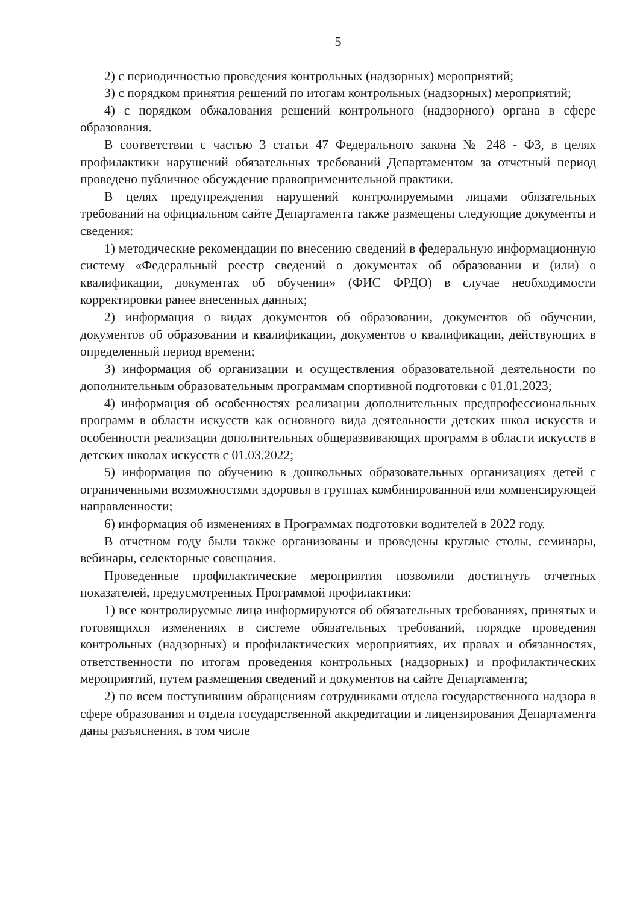5
2) с периодичностью проведения контрольных (надзорных) мероприятий;
3) с порядком принятия решений по итогам контрольных (надзорных) мероприятий;
4) с порядком обжалования решений контрольного (надзорного) органа в сфере образования.
В соответствии с частью 3 статьи 47 Федерального закона № 248 - ФЗ, в целях профилактики нарушений обязательных требований Департаментом за отчетный период проведено публичное обсуждение правоприменительной практики.
В целях предупреждения нарушений контролируемыми лицами обязательных требований на официальном сайте Департамента также размещены следующие документы и сведения:
1) методические рекомендации по внесению сведений в федеральную информационную систему «Федеральный реестр сведений о документах об образовании и (или) о квалификации, документах об обучении» (ФИС ФРДО) в случае необходимости корректировки ранее внесенных данных;
2) информация о видах документов об образовании, документов об обучении, документов об образовании и квалификации, документов о квалификации, действующих в определенный период времени;
3) информация об организации и осуществления образовательной деятельности по дополнительным образовательным программам спортивной подготовки с 01.01.2023;
4) информация об особенностях реализации дополнительных предпрофессиональных программ в области искусств как основного вида деятельности детских школ искусств и особенности реализации дополнительных общеразвивающих программ в области искусств в детских школах искусств с 01.03.2022;
5) информация по обучению в дошкольных образовательных организациях детей с ограниченными возможностями здоровья в группах комбинированной или компенсирующей направленности;
6) информация об изменениях в Программах подготовки водителей в 2022 году.
В отчетном году были также организованы и проведены круглые столы, семинары, вебинары, селекторные совещания.
Проведенные профилактические мероприятия позволили достигнуть отчетных показателей, предусмотренных Программой профилактики:
1) все контролируемые лица информируются об обязательных требованиях, принятых и готовящихся изменениях в системе обязательных требований, порядке проведения контрольных (надзорных) и профилактических мероприятиях, их правах и обязанностях, ответственности по итогам проведения контрольных (надзорных) и профилактических мероприятий, путем размещения сведений и документов на сайте Департамента;
2) по всем поступившим обращениям сотрудниками отдела государственного надзора в сфере образования и отдела государственной аккредитации и лицензирования Департамента даны разъяснения, в том числе